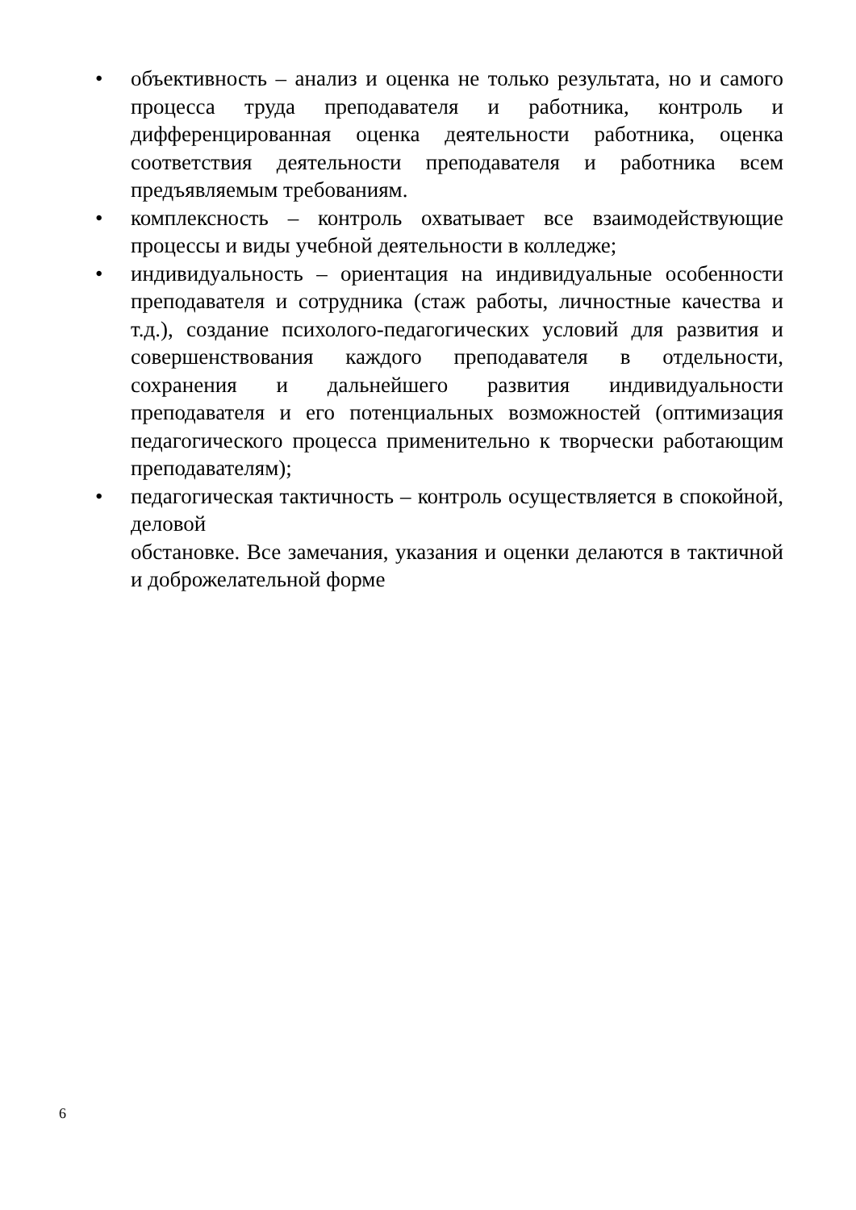• объективность – анализ и оценка не только результата, но и самого процесса труда преподавателя и работника, контроль и дифференцированная оценка деятельности работника, оценка соответствия деятельности преподавателя и работника всем предъявляемым требованиям.
• комплексность – контроль охватывает все взаимодействующие процессы и виды учебной деятельности в колледже;
• индивидуальность – ориентация на индивидуальные особенности преподавателя и сотрудника (стаж работы, личностные качества и т.д.), создание психолого-педагогических условий для развития и совершенствования каждого преподавателя в отдельности, сохранения и дальнейшего развития индивидуальности преподавателя и его потенциальных возможностей (оптимизация педагогического процесса применительно к творчески работающим преподавателям);
• педагогическая тактичность – контроль осуществляется в спокойной, деловой
обстановке. Все замечания, указания и оценки делаются в тактичной и доброжелательной форме
6